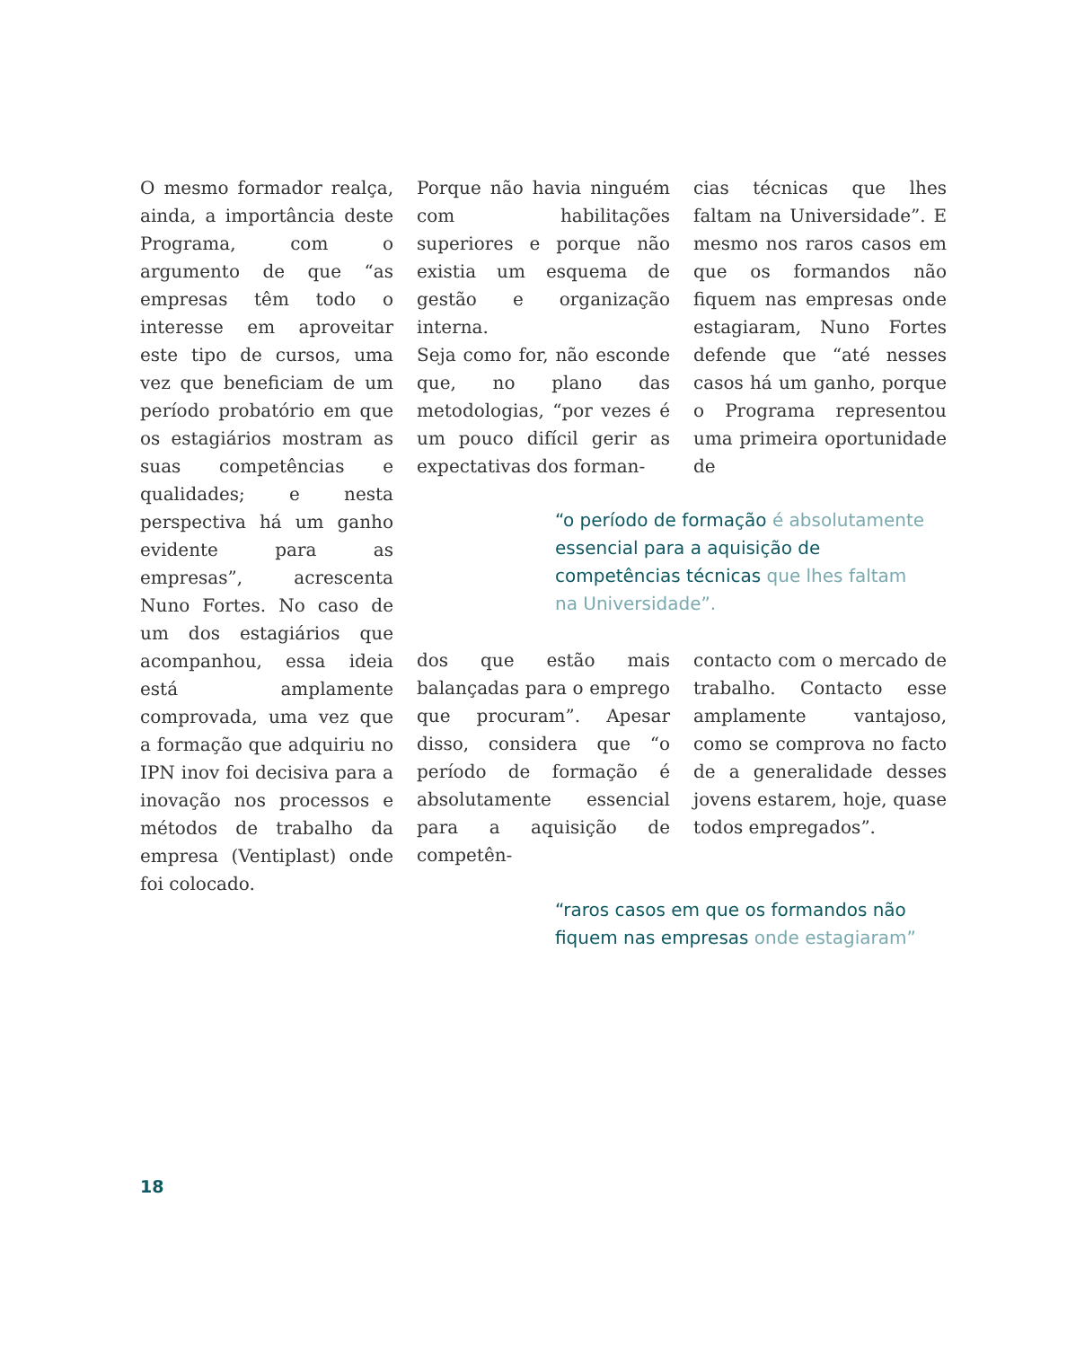O mesmo formador realça, ainda, a importância deste Programa, com o argumento de que “as empresas têm todo o interesse em aproveitar este tipo de cursos, uma vez que beneficiam de um período probatório em que os estagiários mostram as suas competências e qualidades; e nesta perspectiva há um ganho evidente para as empresas”, acrescenta Nuno Fortes. No caso de um dos estagiários que acompanhou, essa ideia está amplamente comprovada, uma vez que a formação que adquiriu no IPN inov foi decisiva para a inovação nos processos e métodos de trabalho da empresa (Ventiplast) onde foi colocado.
Porque não havia ninguém com habilitações superiores e porque não existia um esquema de gestão e organização interna.
Seja como for, não esconde que, no plano das metodologias, “por vezes é um pouco difícil gerir as expectativas dos forman-
cias técnicas que lhes faltam na Universidade”. E mesmo nos raros casos em que os formandos não fiquem nas empresas onde estagiaram, Nuno Fortes defende que “até nesses casos há um ganho, porque o Programa representou uma primeira oportunidade de
“o período de formação é absolutamente essencial para a aquisição de competências técnicas que lhes faltam
na Universidade”.
dos que estão mais balançadas para o emprego que procuram”. Apesar disso, considera que “o período de formação é absolutamente essencial para a aquisição de competên-
contacto com o mercado de trabalho. Contacto esse amplamente vantajoso, como se comprova no facto de a generalidade desses jovens estarem, hoje, quase todos empregados”.
“raros casos em que os formandos não
fiquem nas empresas onde estagiaram”
18